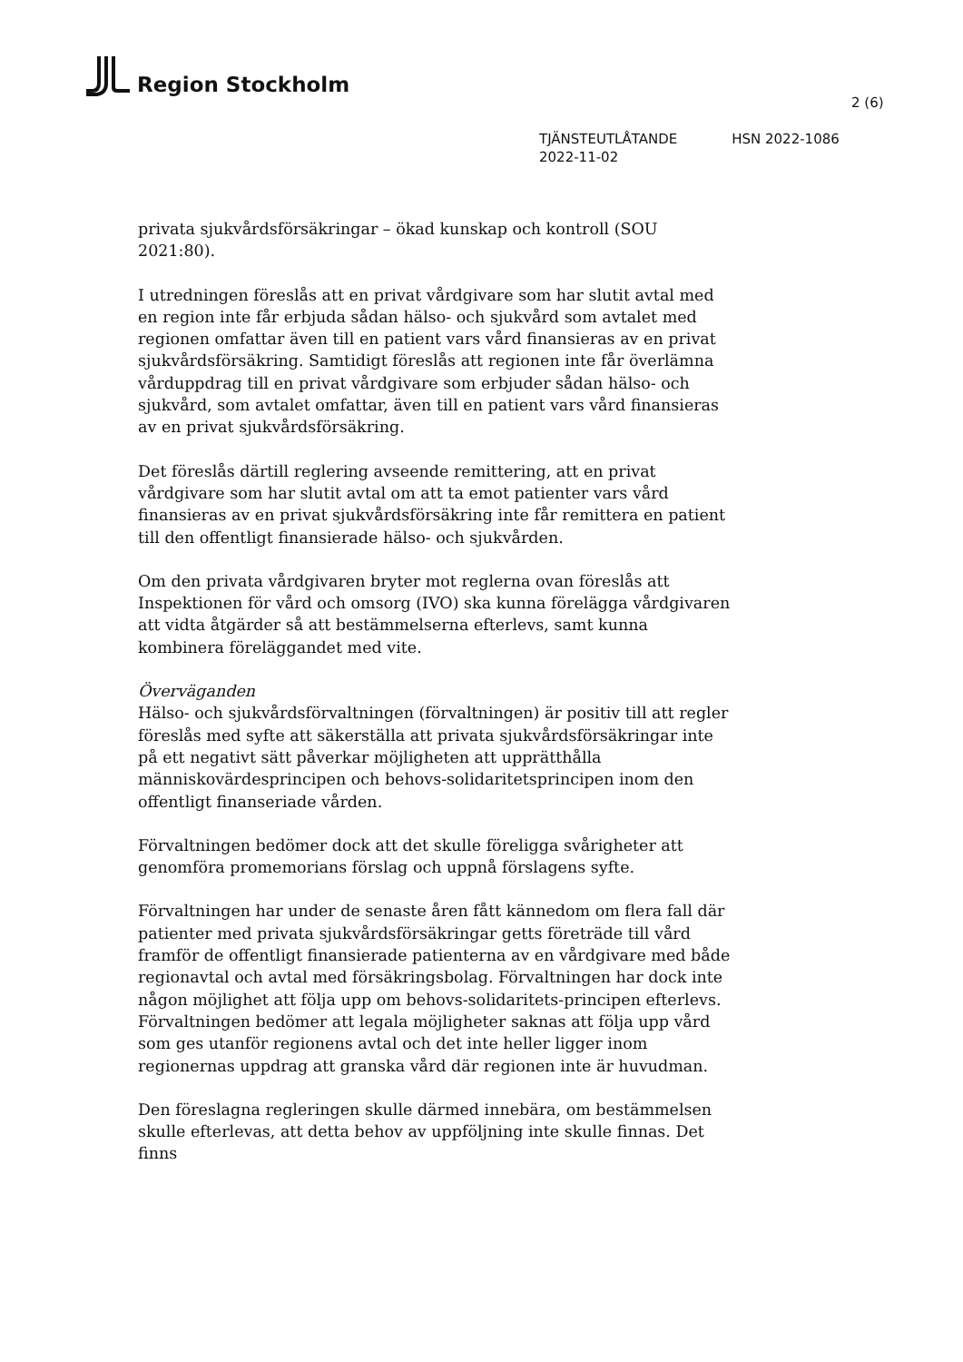Region Stockholm
2 (6)
TJÄNSTEUTLÅTANDE
2022-11-02
HSN 2022-1086
privata sjukvårdsförsäkringar – ökad kunskap och kontroll (SOU 2021:80).
I utredningen föreslås att en privat vårdgivare som har slutit avtal med en region inte får erbjuda sådan hälso- och sjukvård som avtalet med regionen omfattar även till en patient vars vård finansieras av en privat sjukvårdsförsäkring. Samtidigt föreslås att regionen inte får överlämna vårduppdrag till en privat vårdgivare som erbjuder sådan hälso- och sjukvård, som avtalet omfattar, även till en patient vars vård finansieras av en privat sjukvårdsförsäkring.
Det föreslås därtill reglering avseende remittering, att en privat vårdgivare som har slutit avtal om att ta emot patienter vars vård finansieras av en privat sjukvårdsförsäkring inte får remittera en patient till den offentligt finansierade hälso- och sjukvården.
Om den privata vårdgivaren bryter mot reglerna ovan föreslås att Inspektionen för vård och omsorg (IVO) ska kunna förelägga vårdgivaren att vidta åtgärder så att bestämmelserna efterlevs, samt kunna kombinera föreläggandet med vite.
Överväganden
Hälso- och sjukvårdsförvaltningen (förvaltningen) är positiv till att regler föreslås med syfte att säkerställa att privata sjukvårdsförsäkringar inte på ett negativt sätt påverkar möjligheten att upprätthålla människovärdesprincipen och behovs-solidaritetsprincipen inom den offentligt finanseriade vården.
Förvaltningen bedömer dock att det skulle föreligga svårigheter att genomföra promemorians förslag och uppnå förslagens syfte.
Förvaltningen har under de senaste åren fått kännedom om flera fall där patienter med privata sjukvårdsförsäkringar getts företräde till vård framför de offentligt finansierade patienterna av en vårdgivare med både regionavtal och avtal med försäkringsbolag. Förvaltningen har dock inte någon möjlighet att följa upp om behovs-solidaritets-principen efterlevs. Förvaltningen bedömer att legala möjligheter saknas att följa upp vård som ges utanför regionens avtal och det inte heller ligger inom regionernas uppdrag att granska vård där regionen inte är huvudman.
Den föreslagna regleringen skulle därmed innebära, om bestämmelsen skulle efterlevas, att detta behov av uppföljning inte skulle finnas. Det finns